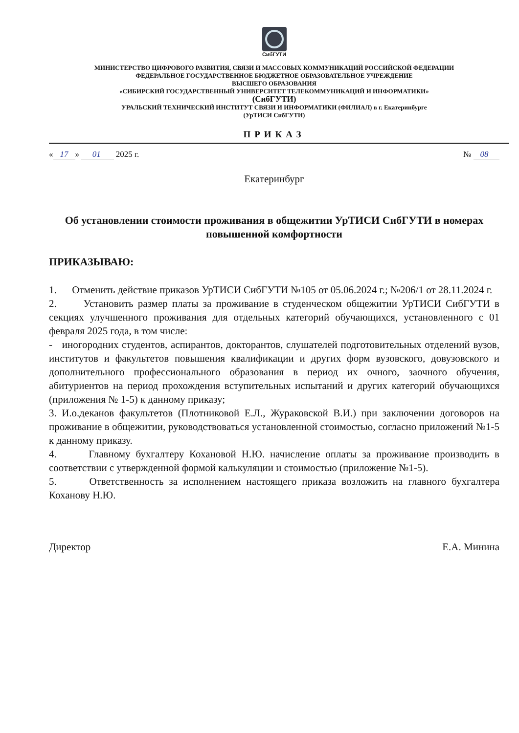СибГУТИ
МИНИСТЕРСТВО ЦИФРОВОГО РАЗВИТИЯ, СВЯЗИ И МАССОВЫХ КОММУНИКАЦИЙ РОССИЙСКОЙ ФЕДЕРАЦИИ
ФЕДЕРАЛЬНОЕ ГОСУДАРСТВЕННОЕ БЮДЖЕТНОЕ ОБРАЗОВАТЕЛЬНОЕ УЧРЕЖДЕНИЕ
ВЫСШЕГО ОБРАЗОВАНИЯ
«СИБИРСКИЙ ГОСУДАРСТВЕННЫЙ УНИВЕРСИТЕТ ТЕЛЕКОММУНИКАЦИЙ И ИНФОРМАТИКИ»
(СибГУТИ)
УРАЛЬСКИЙ ТЕХНИЧЕСКИЙ ИНСТИТУТ СВЯЗИ И ИНФОРМАТИКИ (ФИЛИАЛ) в г. Екатеринбурге
(УрТИСИ СибГУТИ)
ПРИКАЗ
« 17 » 01 2025 г. № 08
Екатеринбург
Об установлении стоимости проживания в общежитии УрТИСИ СибГУТИ в номерах повышенной комфортности
ПРИКАЗЫВАЮ:
1. Отменить действие приказов УрТИСИ СибГУТИ №105 от 05.06.2024 г.; №206/1 от 28.11.2024 г.
2. Установить размер платы за проживание в студенческом общежитии УрТИСИ СибГУТИ в секциях улучшенного проживания для отдельных категорий обучающихся, установленного с 01 февраля 2025 года, в том числе:
- иногородних студентов, аспирантов, докторантов, слушателей подготовительных отделений вузов, институтов и факультетов повышения квалификации и других форм вузовского, довузовского и дополнительного профессионального образования в период их очного, заочного обучения, абитуриентов на период прохождения вступительных испытаний и других категорий обучающихся (приложения № 1-5) к данному приказу;
3. И.о.деканов факультетов (Плотниковой Е.Л., Жураковской В.И.) при заключении договоров на проживание в общежитии, руководствоваться установленной стоимостью, согласно приложений №1-5 к данному приказу.
4. Главному бухгалтеру Кохановой Н.Ю. начисление оплаты за проживание производить в соответствии с утвержденной формой калькуляции и стоимостью (приложение №1-5).
5. Ответственность за исполнением настоящего приказа возложить на главного бухгалтера Коханову Н.Ю.
Директор Е.А. Минина